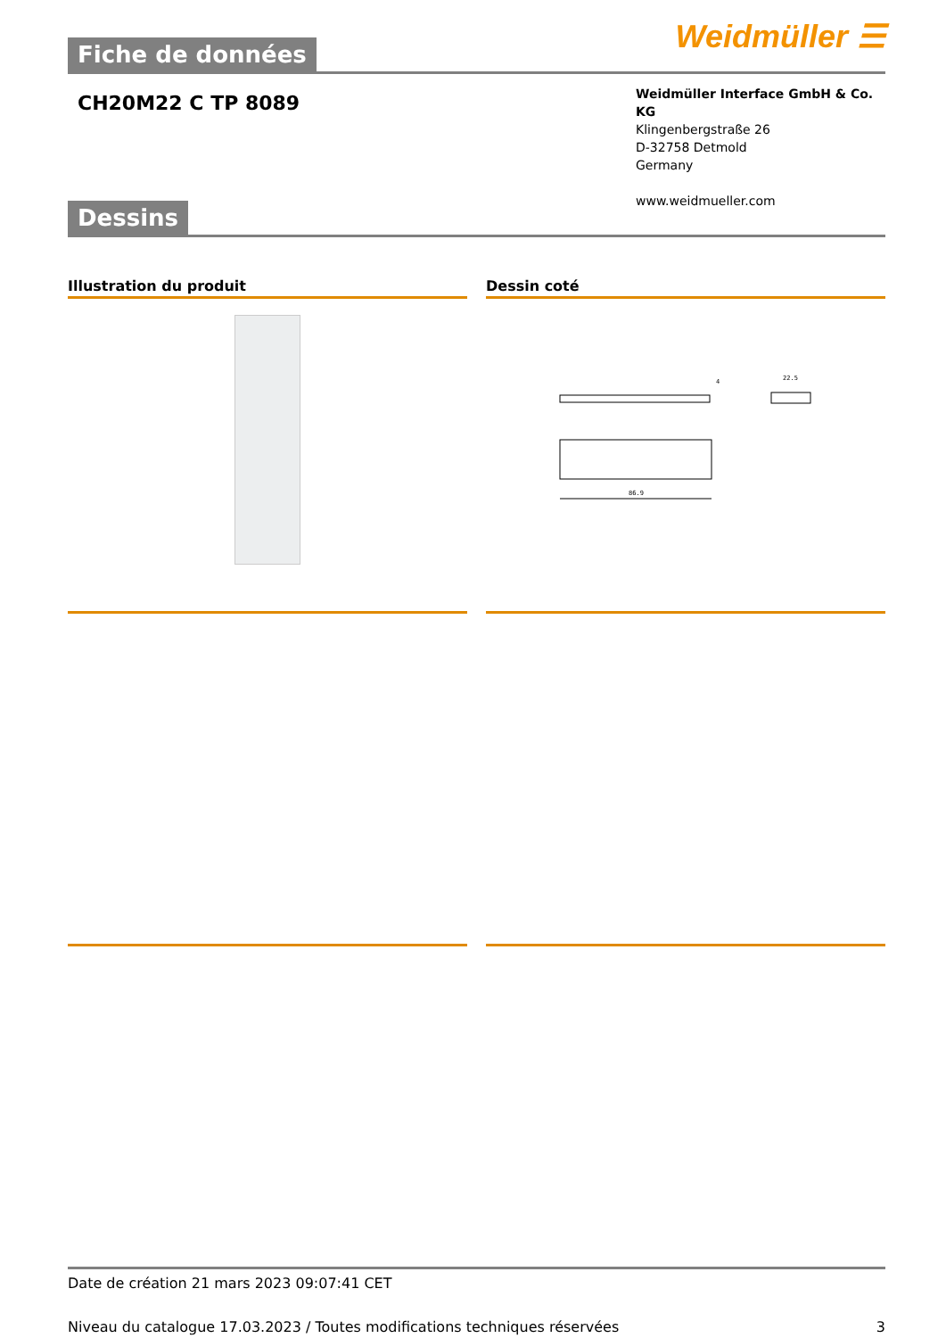Fiche de données
Weidmüller ☰
CH20M22 C TP 8089
Weidmüller Interface GmbH & Co. KG
Klingenbergstraße 26
D-32758 Detmold
Germany
www.weidmueller.com
Dessins
Illustration du produit Dessin coté
86.9
22.5
4
Date de création 21 mars 2023 09:07:41 CET
Niveau du catalogue 17.03.2023 / Toutes modifications techniques réservées 3